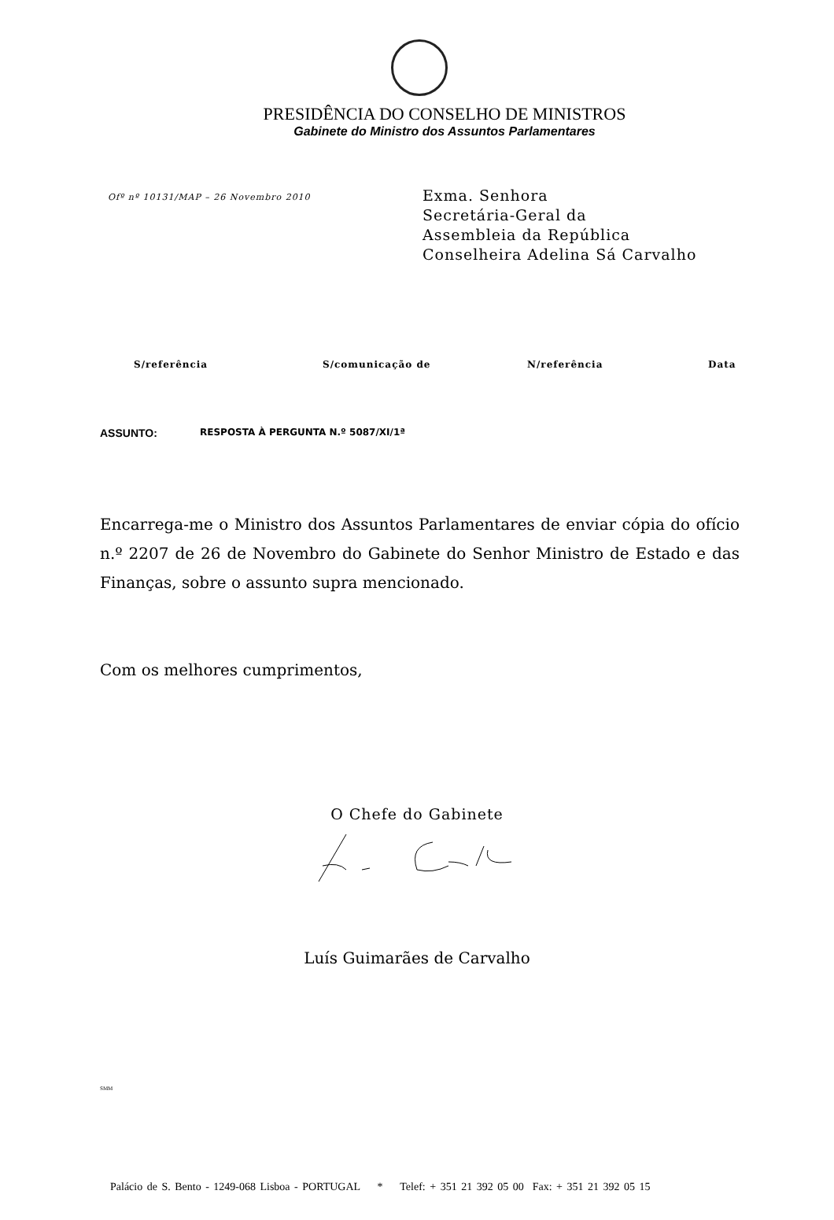PRESIDÊNCIA DO CONSELHO DE MINISTROS
Gabinete do Ministro dos Assuntos Parlamentares
Ofº nº 10131/MAP – 26 Novembro 2010
Exma. Senhora
Secretária-Geral da
Assembleia da República
Conselheira Adelina Sá Carvalho
| S/referência | S/comunicação de | N/referência | Data |
| --- | --- | --- | --- |
ASSUNTO: RESPOSTA À PERGUNTA N.º 5087/XI/1ª
Encarrega-me o Ministro dos Assuntos Parlamentares de enviar cópia do ofício n.º 2207 de 26 de Novembro do Gabinete do Senhor Ministro de Estado e das Finanças, sobre o assunto supra mencionado.
Com os melhores cumprimentos,
O Chefe do Gabinete
Luís Guimarães de Carvalho
SMM
Palácio de S. Bento - 1249-068 Lisboa - PORTUGAL * Telef: + 351 21 392 05 00 Fax: + 351 21 392 05 15